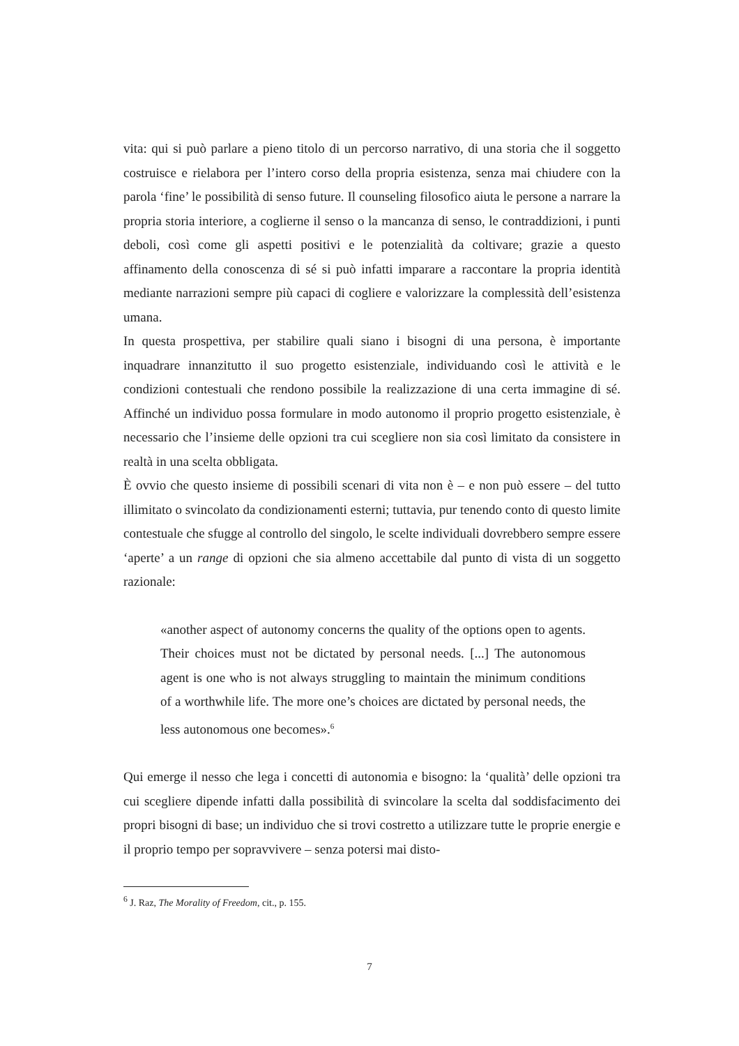vita: qui si può parlare a pieno titolo di un percorso narrativo, di una storia che il soggetto costruisce e rielabora per l’intero corso della propria esistenza, senza mai chiudere con la parola ‘fine’ le possibilità di senso future. Il counseling filosofico aiuta le persone a narrare la propria storia interiore, a coglierne il senso o la mancanza di senso, le contraddizioni, i punti deboli, così come gli aspetti positivi e le potenzialità da coltivare; grazie a questo affinamento della conoscenza di sé si può infatti imparare a raccontare la propria identità mediante narrazioni sempre più capaci di cogliere e valorizzare la complessità dell’esistenza umana.
In questa prospettiva, per stabilire quali siano i bisogni di una persona, è importante inquadrare innanzitutto il suo progetto esistenziale, individuando così le attività e le condizioni contestuali che rendono possibile la realizzazione di una certa immagine di sé. Affinché un individuo possa formulare in modo autonomo il proprio progetto esistenziale, è necessario che l’insieme delle opzioni tra cui scegliere non sia così limitato da consistere in realtà in una scelta obbligata.
È ovvio che questo insieme di possibili scenari di vita non è – e non può essere – del tutto illimitato o svincolato da condizionamenti esterni; tuttavia, pur tenendo conto di questo limite contestuale che sfugge al controllo del singolo, le scelte individuali dovrebbero sempre essere ‘aperte’ a un range di opzioni che sia almeno accettabile dal punto di vista di un soggetto razionale:
«another aspect of autonomy concerns the quality of the options open to agents. Their choices must not be dictated by personal needs. [...] The autonomous agent is one who is not always struggling to maintain the minimum conditions of a worthwhile life. The more one’s choices are dictated by personal needs, the less autonomous one becomes».<sup>6</sup>
Qui emerge il nesso che lega i concetti di autonomia e bisogno: la ‘qualità’ delle opzioni tra cui scegliere dipende infatti dalla possibilità di svincolare la scelta dal soddisfacimento dei propri bisogni di base; un individuo che si trovi costretto a utilizzare tutte le proprie energie e il proprio tempo per sopravvivere – senza potersi mai disto-
<sup>6</sup> J. Raz, The Morality of Freedom, cit., p. 155.
7